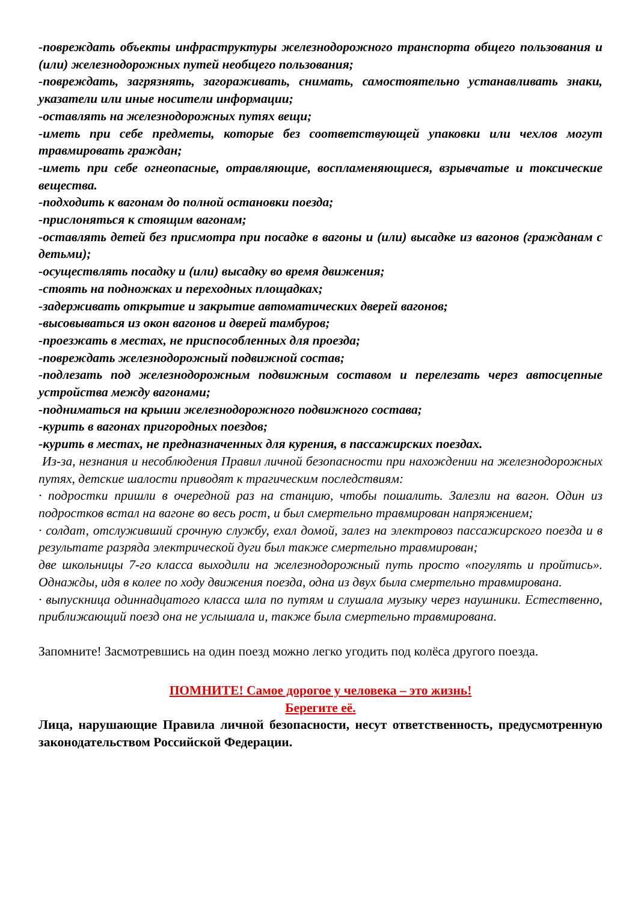-повреждать объекты инфраструктуры железнодорожного транспорта общего пользования и (или) железнодорожных путей необщего пользования;
-повреждать, загрязнять, загораживать, снимать, самостоятельно устанавливать знаки, указатели или иные носители информации;
-оставлять на железнодорожных путях вещи;
-иметь при себе предметы, которые без соответствующей упаковки или чехлов могут травмировать граждан;
-иметь при себе огнеопасные, отравляющие, воспламеняющиеся, взрывчатые и токсические вещества.
-подходить к вагонам до полной остановки поезда;
-прислоняться к стоящим вагонам;
-оставлять детей без присмотра при посадке в вагоны и (или) высадке из вагонов (гражданам с детьми);
-осуществлять посадку и (или) высадку во время движения;
-стоять на подножках и переходных площадках;
-задерживать открытие и закрытие автоматических дверей вагонов;
-высовываться из окон вагонов и дверей тамбуров;
-проезжать в местах, не приспособленных для проезда;
-повреждать железнодорожный подвижной состав;
-подлезать под железнодорожным подвижным составом и перелезать через автосцепные устройства между вагонами;
-подниматься на крыши железнодорожного подвижного состава;
-курить в вагонах пригородных поездов;
-курить в местах, не предназначенных для курения, в пассажирских поездах.
Из-за, незнания и несоблюдения Правил личной безопасности при нахождении на железнодорожных путях, детские шалости приводят к трагическим последствиям:
· подростки пришли в очередной раз на станцию, чтобы пошалить. Залезли на вагон. Один из подростков встал на вагоне во весь рост, и был смертельно травмирован напряжением;
· солдат, отслуживший срочную службу, ехал домой, залез на электровоз пассажирского поезда и в результате разряда электрической дуги был также смертельно травмирован;
две школьницы 7-го класса выходили на железнодорожный путь просто «погулять и пройтись». Однажды, идя в колее по ходу движения поезда, одна из двух была смертельно травмирована.
· выпускница одиннадцатого класса шла по путям и слушала музыку через наушники. Естественно, приближающий поезд она не услышала и, также была смертельно травмирована.
Запомните! Засмотревшись на один поезд можно легко угодить под колёса другого поезда.
ПОМНИТЕ! Самое дорогое у человека – это жизнь!
Берегите её.
Лица, нарушающие Правила личной безопасности, несут ответственность, предусмотренную законодательством Российской Федерации.